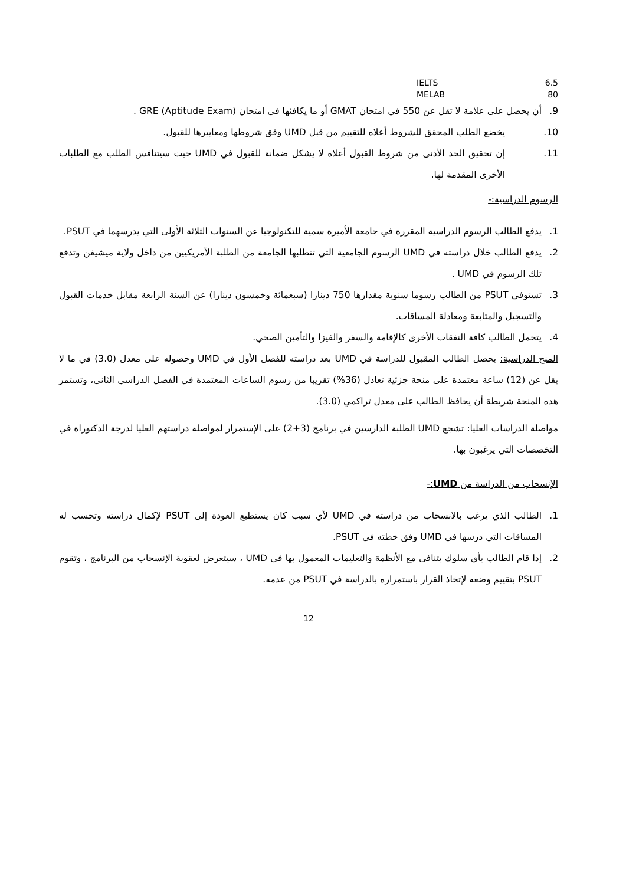IELTS 6.5
MELAB 80
9. أن يحصل على علامة لا تقل عن 550 في امتحان GMAT أو ما يكافئها في امتحان GRE (Aptitude Exam) .
10. يخضع الطلب المحقق للشروط أعلاه للتقييم من قبل UMD وفق شروطها ومعاييرها للقبول.
11. إن تحقيق الحد الأدنى من شروط القبول أعلاه لا يشكل ضمانة للقبول في UMD حيث سيتنافس الطلب مع الطلبات الأخرى المقدمة لها.
الرسوم الدراسية:-
1. يدفع الطالب الرسوم الدراسية المقررة في جامعة الأميرة سمية للتكنولوجيا عن السنوات الثلاثة الأولى التي يدرسهما في PSUT.
2. يدفع الطالب خلال دراسته في UMD الرسوم الجامعية التي تتطلبها الجامعة من الطلبة الأمريكيين من داخل ولاية ميشيغن وتدفع تلك الرسوم في UMD .
3. تستوفي PSUT من الطالب رسوما سنوية مقدارها 750 دينارا (سبعمائة وخمسون دينارا) عن السنة الرابعة مقابل خدمات القبول والتسجيل والمتابعة ومعادلة المساقات.
4. يتحمل الطالب كافة النفقات الأخرى كالإقامة والسفر والفيزا والتأمين الصحي.
المنح الدراسية: يحصل الطالب المقبول للدراسة في UMD بعد دراسته للفصل الأول في UMD وحصوله على معدل (3.0) في ما لا يقل عن (12) ساعة معتمدة على منحة جزئية تعادل (36%) تقريبا من رسوم الساعات المعتمدة في الفصل الدراسي الثاني، وتستمر هذه المنحة شريطة أن يحافظ الطالب على معدل تراكمي (3.0).
مواصلة الدراسات العليا: تشجع UMD الطلبة الدارسين في برنامج (3+2) على الإستمرار لمواصلة دراستهم العليا لدرجة الدكتوراة في التخصصات التي يرغبون بها.
الإنسحاب من الدراسة من UMD:-
1. الطالب الذي يرغب بالانسحاب من دراسته في UMD لأي سبب كان يستطيع العودة إلى PSUT لإكمال دراسته وتحسب له المساقات التي درسها في UMD وفق خطته في PSUT.
2. إذا قام الطالب بأي سلوك يتنافى مع الأنظمة والتعليمات المعمول بها في UMD ، سيتعرض لعقوبة الإنسحاب من البرنامج ، وتقوم PSUT بتقييم وضعه لإتخاذ القرار باستمراره بالدراسة في PSUT من عدمه.
12